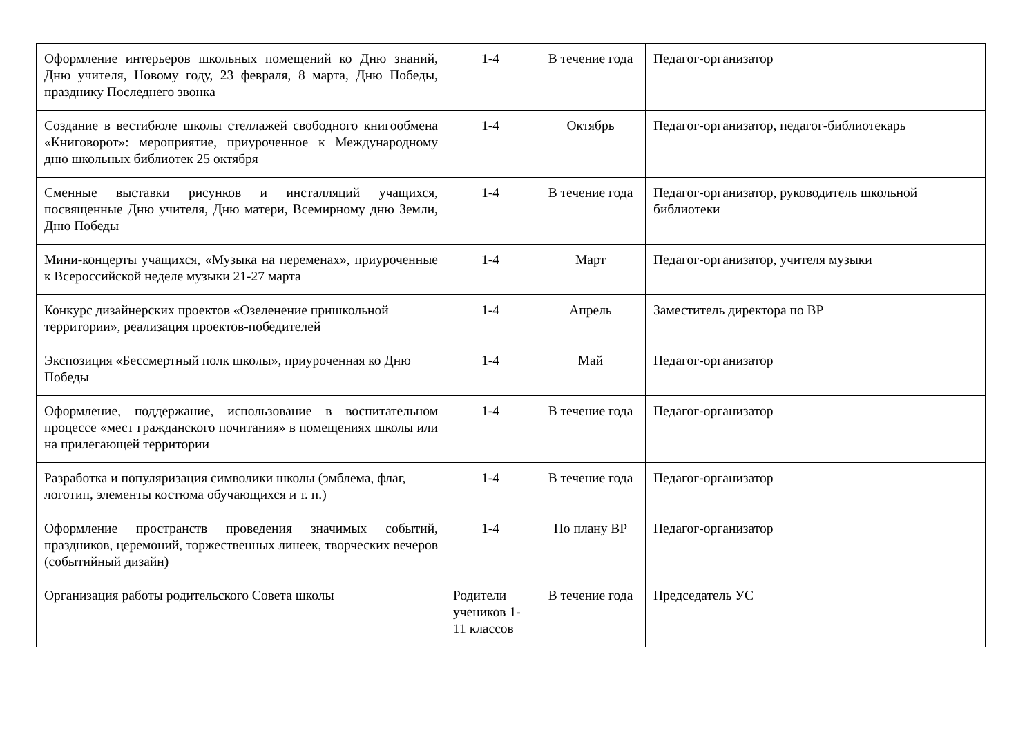| Оформление интерьеров школьных помещений ко Дню знаний, Дню учителя, Новому году, 23 февраля, 8 марта, Дню Победы, празднику Последнего звонка | 1-4 | В течение года | Педагог-организатор |
| Создание в вестибюле школы стеллажей свободного книгообмена «Книговорот»: мероприятие, приуроченное к Международному дню школьных библиотек 25 октября | 1-4 | Октябрь | Педагог-организатор, педагог-библиотекарь |
| Сменные выставки рисунков и инсталляций учащихся, посвященные Дню учителя, Дню матери, Всемирному дню Земли, Дню Победы | 1-4 | В течение года | Педагог-организатор, руководитель школьной библиотеки |
| Мини-концерты учащихся, «Музыка на переменах», приуроченные к Всероссийской неделе музыки 21-27 марта | 1-4 | Март | Педагог-организатор, учителя музыки |
| Конкурс дизайнерских проектов «Озеленение пришкольной территории», реализация проектов-победителей | 1-4 | Апрель | Заместитель директора по ВР |
| Экспозиция «Бессмертный полк школы», приуроченная ко Дню Победы | 1-4 | Май | Педагог-организатор |
| Оформление, поддержание, использование в воспитательном процессе «мест гражданского почитания» в помещениях школы или на прилегающей территории | 1-4 | В течение года | Педагог-организатор |
| Разработка и популяризация символики школы (эмблема, флаг, логотип, элементы костюма обучающихся и т. п.) | 1-4 | В течение года | Педагог-организатор |
| Оформление пространств проведения значимых событий, праздников, церемоний, торжественных линеек, творческих вечеров (событийный дизайн) | 1-4 | По плану ВР | Педагог-организатор |
| Организация работы родительского Совета школы | Родители учеников 1-11 классов | В течение года | Председатель УС |